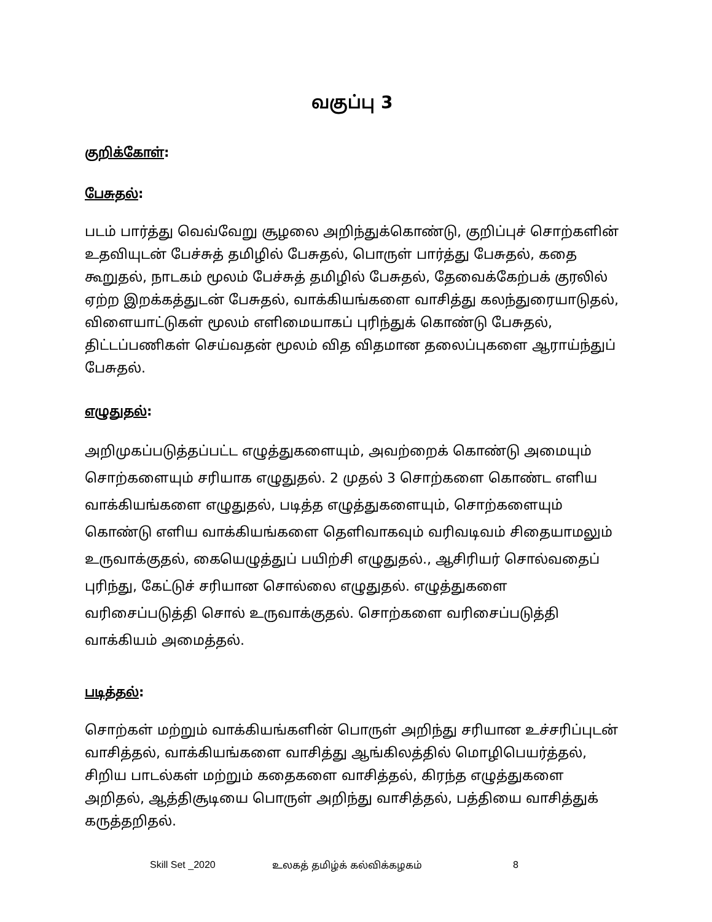வகுப்பு 3
குறிக்கோள்:
பேசுதல்:
படம் பார்த்து வெவ்வேறு சூழலை அறிந்துக்கொண்டு, குறிப்புச் சொற்களின் உதவியுடன் பேச்சுத் தமிழில் பேசுதல், பொருள் பார்த்து பேசுதல், கதை கூறுதல், நாடகம் மூலம் பேச்சுத் தமிழில் பேசுதல், தேவைக்கேற்பக் குரலில் ஏற்ற இறக்கத்துடன் பேசுதல், வாக்கியங்களை வாசித்து கலந்துரையாடுதல், விளையாட்டுகள் மூலம் எளிமையாகப் புரிந்துக் கொண்டு பேசுதல், திட்டப்பணிகள் செய்வதன் மூலம் வித விதமான தலைப்புகளை ஆராய்ந்துப் பேசுதல்.
எழுதுதல்:
அறிமுகப்படுத்தப்பட்ட எழுத்துகளையும், அவற்றைக் கொண்டு அமையும் சொற்களையும் சரியாக எழுதுதல். 2 முதல் 3 சொற்களை கொண்ட எளிய வாக்கியங்களை எழுதுதல், படித்த எழுத்துகளையும், சொற்களையும் கொண்டு எளிய வாக்கியங்களை தெளிவாகவும் வரிவடிவம் சிதையாமலும் உருவாக்குதல், கையெழுத்துப் பயிற்சி எழுதுதல்., ஆசிரியர் சொல்வதைப் புரிந்து, கேட்டுச் சரியான சொல்லை எழுதுதல். எழுத்துகளை வரிசைப்படுத்தி சொல் உருவாக்குதல். சொற்களை வரிசைப்படுத்தி வாக்கியம் அமைத்தல்.
படித்தல்:
சொற்கள் மற்றும் வாக்கியங்களின் பொருள் அறிந்து சரியான உச்சரிப்புடன் வாசித்தல், வாக்கியங்களை வாசித்து ஆங்கிலத்தில் மொழிபெயர்த்தல், சிறிய பாடல்கள் மற்றும் கதைகளை வாசித்தல், கிரந்த எழுத்துகளை அறிதல், ஆத்திசூடியை பொருள் அறிந்து வாசித்தல், பத்தியை வாசித்துக் கருத்தறிதல்.
Skill Set _2020 உலகத் தமிழ்க் கல்விக்கழகம் 8